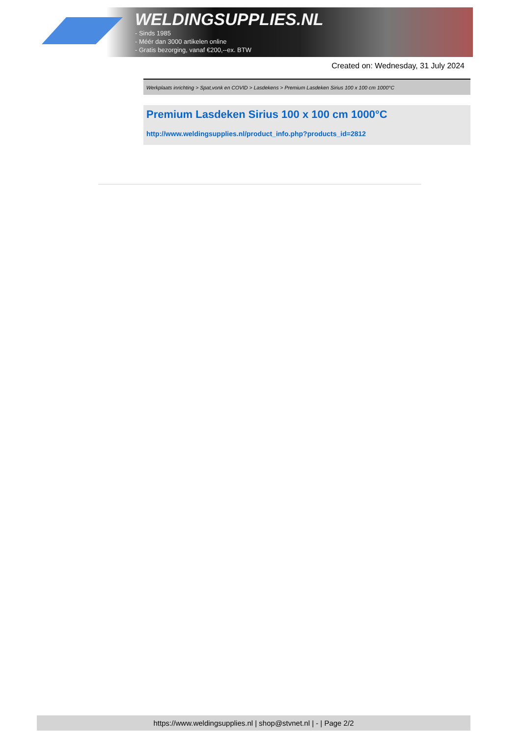WELDINGSUPPLIES.NL
- Sinds 1985
- Méér dan 3000 artikelen online
- Gratis bezorging, vanaf €200,--ex. BTW
Created on: Wednesday, 31 July 2024
Werkplaats inrichting > Spat,vonk en COVID > Lasdekens > Premium Lasdeken Sirius 100 x 100 cm 1000°C
Premium Lasdeken Sirius 100 x 100 cm 1000°C
http://www.weldingsupplies.nl/product_info.php?products_id=2812
https://www.weldingsupplies.nl | shop@stvnet.nl | - | Page 2/2